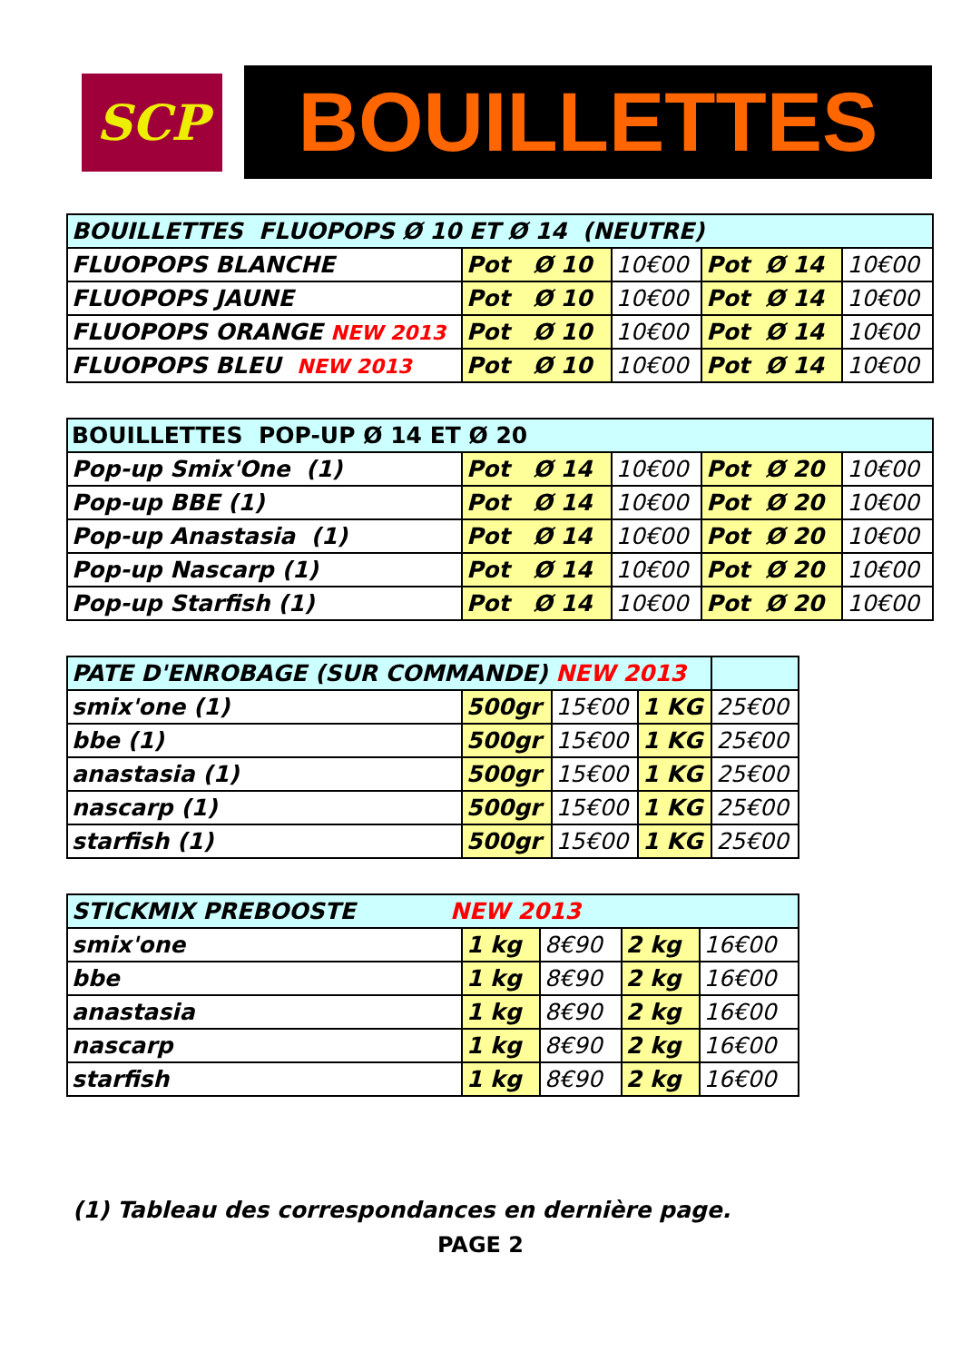SCP
BOUILLETTES
| BOUILLETTES FLUOPOPS Ø 10 ET Ø 14 (NEUTRE) | | | | |
| FLUOPOPS BLANCHE | Pot Ø 10 | 10€00 | Pot Ø 14 | 10€00 |
| FLUOPOPS JAUNE | Pot Ø 10 | 10€00 | Pot Ø 14 | 10€00 |
| FLUOPOPS ORANGE NEW 2013 | Pot Ø 10 | 10€00 | Pot Ø 14 | 10€00 |
| FLUOPOPS BLEU NEW 2013 | Pot Ø 10 | 10€00 | Pot Ø 14 | 10€00 |
| BOUILLETTES POP-UP Ø 14 ET Ø 20 | | | | |
| Pop-up Smix'One (1) | Pot Ø 14 | 10€00 | Pot Ø 20 | 10€00 |
| Pop-up BBE (1) | Pot Ø 14 | 10€00 | Pot Ø 20 | 10€00 |
| Pop-up Anastasia (1) | Pot Ø 14 | 10€00 | Pot Ø 20 | 10€00 |
| Pop-up Nascarp (1) | Pot Ø 14 | 10€00 | Pot Ø 20 | 10€00 |
| Pop-up Starfish (1) | Pot Ø 14 | 10€00 | Pot Ø 20 | 10€00 |
| PATE D'ENROBAGE (SUR COMMANDE) NEW 2013 | | | | |
| smix'one (1) | 500gr | 15€00 | 1 KG | 25€00 |
| bbe (1) | 500gr | 15€00 | 1 KG | 25€00 |
| anastasia (1) | 500gr | 15€00 | 1 KG | 25€00 |
| nascarp (1) | 500gr | 15€00 | 1 KG | 25€00 |
| starfish (1) | 500gr | 15€00 | 1 KG | 25€00 |
| STICKMIX PREBOOSTE NEW 2013 | | | | |
| smix'one | 1 kg | 8€90 | 2 kg | 16€00 |
| bbe | 1 kg | 8€90 | 2 kg | 16€00 |
| anastasia | 1 kg | 8€90 | 2 kg | 16€00 |
| nascarp | 1 kg | 8€90 | 2 kg | 16€00 |
| starfish | 1 kg | 8€90 | 2 kg | 16€00 |
(1) Tableau des correspondances en dernière page.
PAGE 2